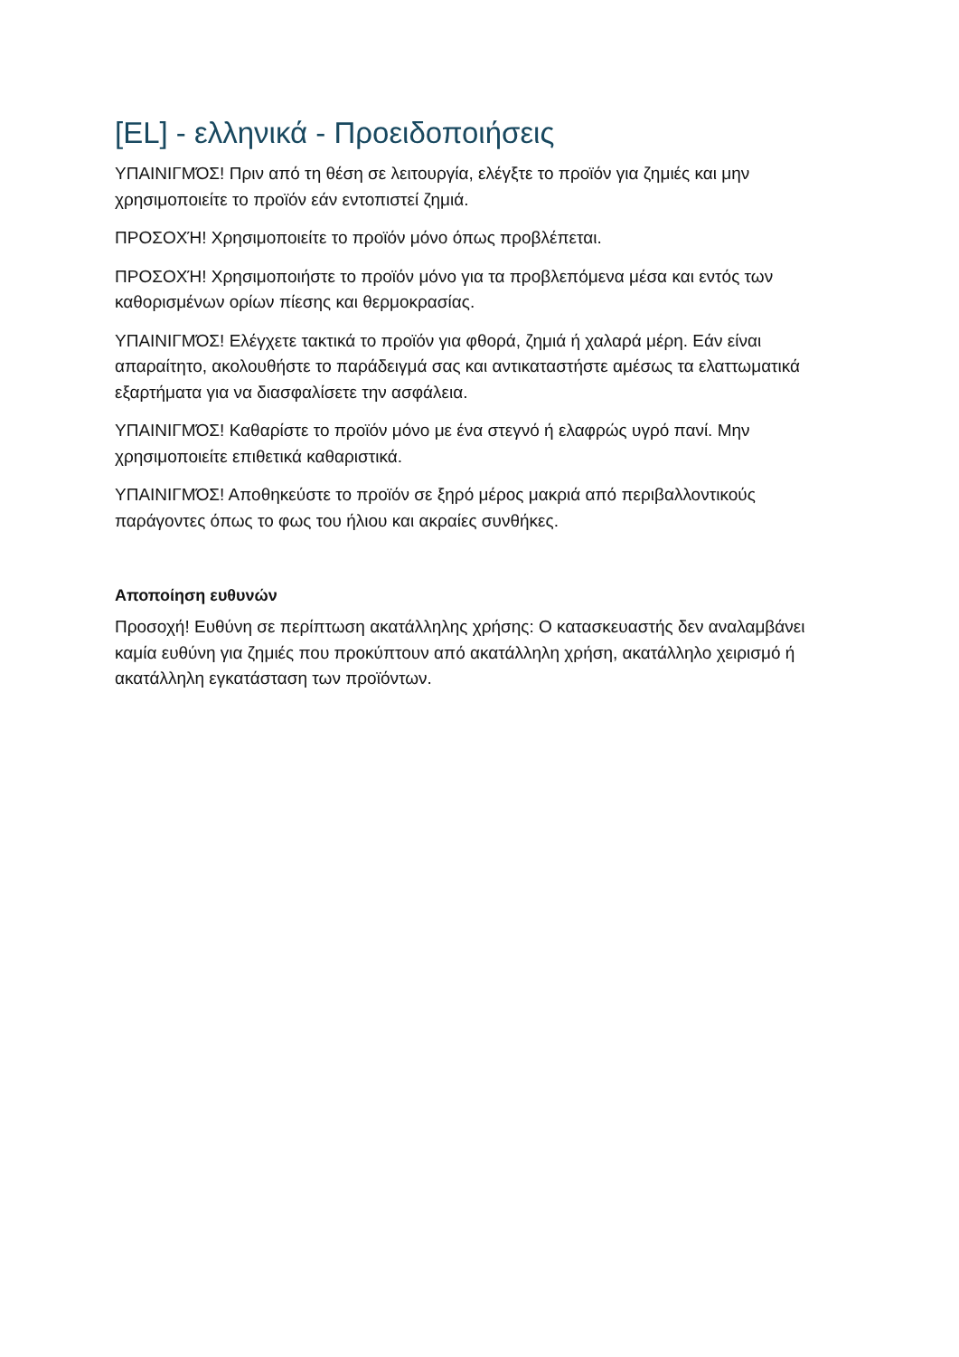[EL] - ελληνικά - Προειδοποιήσεις
ΥΠΑΙΝΙΓΜΌΣ! Πριν από τη θέση σε λειτουργία, ελέγξτε το προϊόν για ζημιές και μην χρησιμοποιείτε το προϊόν εάν εντοπιστεί ζημιά.
ΠΡΟΣΟΧΉ! Χρησιμοποιείτε το προϊόν μόνο όπως προβλέπεται.
ΠΡΟΣΟΧΉ! Χρησιμοποιήστε το προϊόν μόνο για τα προβλεπόμενα μέσα και εντός των καθορισμένων ορίων πίεσης και θερμοκρασίας.
ΥΠΑΙΝΙΓΜΌΣ! Ελέγχετε τακτικά το προϊόν για φθορά, ζημιά ή χαλαρά μέρη. Εάν είναι απαραίτητο, ακολουθήστε το παράδειγμά σας και αντικαταστήστε αμέσως τα ελαττωματικά εξαρτήματα για να διασφαλίσετε την ασφάλεια.
ΥΠΑΙΝΙΓΜΌΣ! Καθαρίστε το προϊόν μόνο με ένα στεγνό ή ελαφρώς υγρό πανί. Μην χρησιμοποιείτε επιθετικά καθαριστικά.
ΥΠΑΙΝΙΓΜΌΣ! Αποθηκεύστε το προϊόν σε ξηρό μέρος μακριά από περιβαλλοντικούς παράγοντες όπως το φως του ήλιου και ακραίες συνθήκες.
Αποποίηση ευθυνών
Προσοχή! Ευθύνη σε περίπτωση ακατάλληλης χρήσης: Ο κατασκευαστής δεν αναλαμβάνει καμία ευθύνη για ζημιές που προκύπτουν από ακατάλληλη χρήση, ακατάλληλο χειρισμό ή ακατάλληλη εγκατάσταση των προϊόντων.